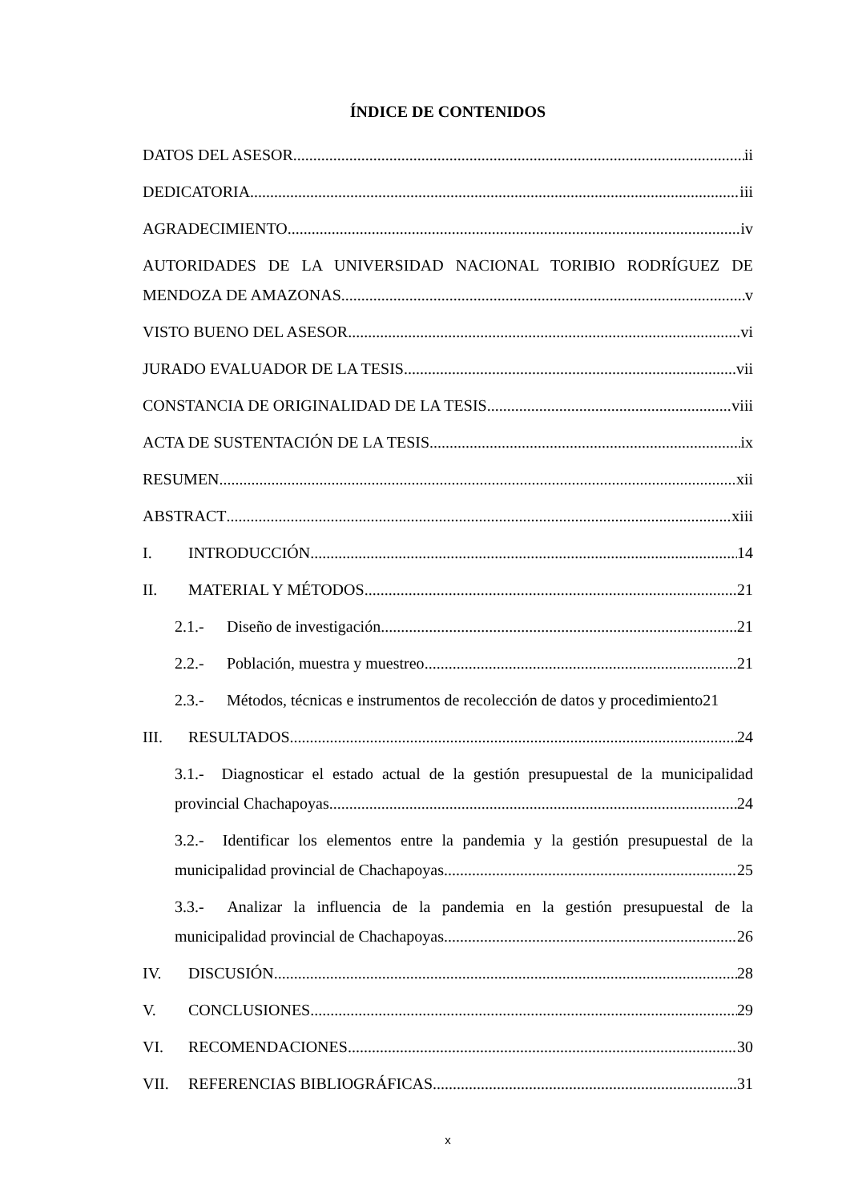ÍNDICE DE CONTENIDOS
DATOS DEL ASESOR ii
DEDICATORIA iii
AGRADECIMIENTO iv
AUTORIDADES DE LA UNIVERSIDAD NACIONAL TORIBIO RODRÍGUEZ DE
MENDOZA DE AMAZONAS v
VISTO BUENO DEL ASESOR vi
JURADO EVALUADOR DE LA TESIS vii
CONSTANCIA DE ORIGINALIDAD DE LA TESIS viii
ACTA DE SUSTENTACIÓN DE LA TESIS ix
RESUMEN xii
ABSTRACT xiii
I. INTRODUCCIÓN 14
II. MATERIAL Y MÉTODOS 21
2.1.- Diseño de investigación 21
2.2.- Población, muestra y muestreo 21
2.3.- Métodos, técnicas e instrumentos de recolección de datos y procedimiento 21
III. RESULTADOS 24
3.1.- Diagnosticar el estado actual de la gestión presupuestal de la municipalidad
provincial Chachapoyas. 24
3.2.- Identificar los elementos entre la pandemia y la gestión presupuestal de la
municipalidad provincial de Chachapoyas. 25
3.3.- Analizar la influencia de la pandemia en la gestión presupuestal de la
municipalidad provincial de Chachapoyas. 26
IV. DISCUSIÓN 28
V. CONCLUSIONES 29
VI. RECOMENDACIONES 30
VII. REFERENCIAS BIBLIOGRÁFICAS 31
x